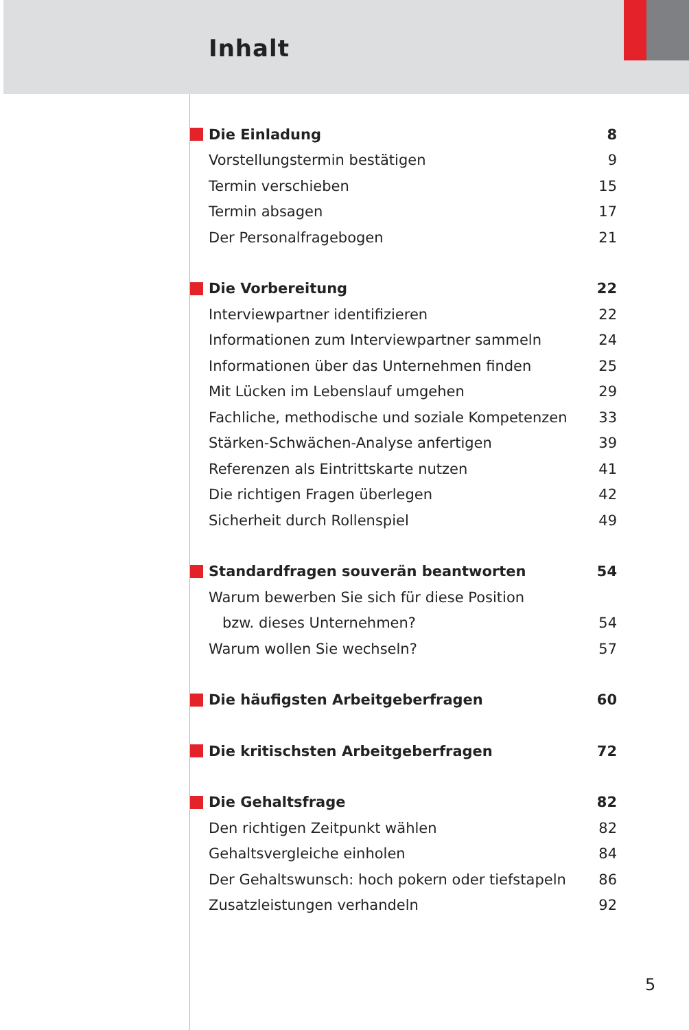Inhalt
| Die Einladung | 8 |
| Vorstellungstermin bestätigen | 9 |
| Termin verschieben | 15 |
| Termin absagen | 17 |
| Der Personalfragebogen | 21 |
| Die Vorbereitung | 22 |
| Interviewpartner identifizieren | 22 |
| Informationen zum Interviewpartner sammeln | 24 |
| Informationen über das Unternehmen finden | 25 |
| Mit Lücken im Lebenslauf umgehen | 29 |
| Fachliche, methodische und soziale Kompetenzen | 33 |
| Stärken-Schwächen-Analyse anfertigen | 39 |
| Referenzen als Eintrittskarte nutzen | 41 |
| Die richtigen Fragen überlegen | 42 |
| Sicherheit durch Rollenspiel | 49 |
| Standardfragen souverän beantworten | 54 |
| Warum bewerben Sie sich für diese Position | |
| bzw. dieses Unternehmen? | 54 |
| Warum wollen Sie wechseln? | 57 |
| Die häufigsten Arbeitgeberfragen | 60 |
| Die kritischsten Arbeitgeberfragen | 72 |
| Die Gehaltsfrage | 82 |
| Den richtigen Zeitpunkt wählen | 82 |
| Gehaltsvergleiche einholen | 84 |
| Der Gehaltswunsch: hoch pokern oder tiefstapeln | 86 |
| Zusatzleistungen verhandeln | 92 |
5